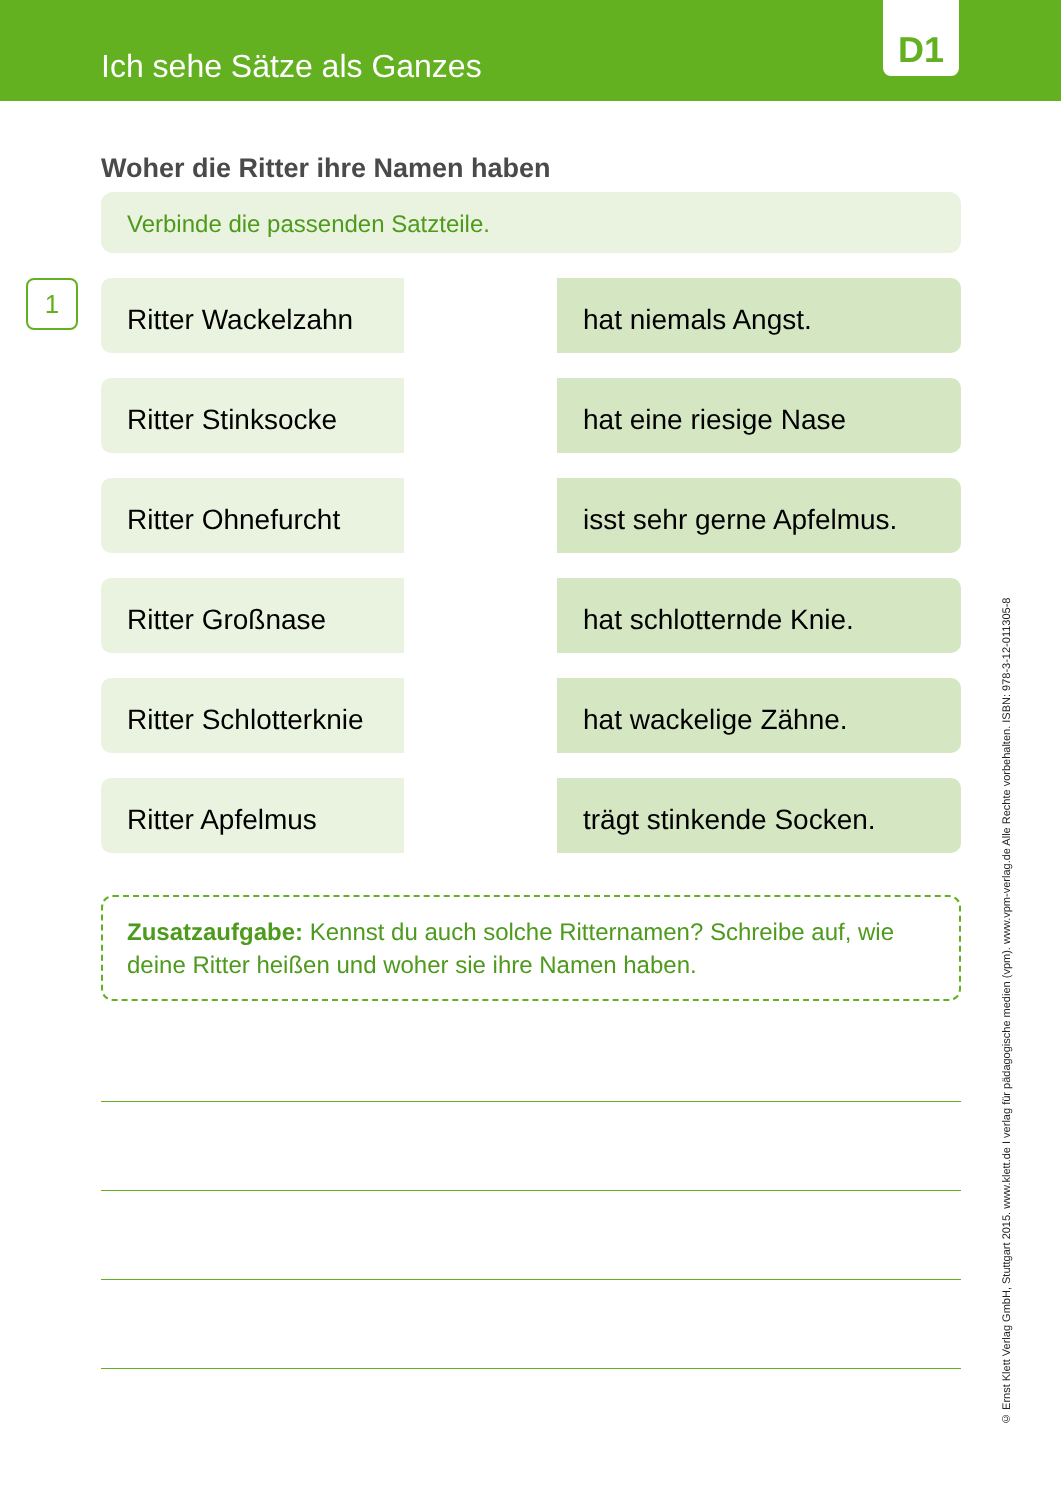Ich sehe Sätze als Ganzes
D1
Woher die Ritter ihre Namen haben
Verbinde die passenden Satzteile.
1
Ritter Wackelzahn hat niemals Angst.
Ritter Stinksocke hat eine riesige Nase
Ritter Ohnefurcht isst sehr gerne Apfelmus.
Ritter Großnase hat schlotternde Knie.
Ritter Schlotterknie
hat wackelige Zähne.
Ritter Apfelmus trägt stinkende Socken.
Zusatzaufgabe: Kennst du auch solche Ritternamen? Schreibe auf, wie deine Ritter heißen und woher sie ihre Namen haben.
© Ernst Klett Verlag GmbH, Stuttgart 2015. www.klett.de I verlag für pädagogische medien (vpm). www.vpm-verlag.de Alle Rechte vorbehalten. ISBN: 978-3-12-011305-8